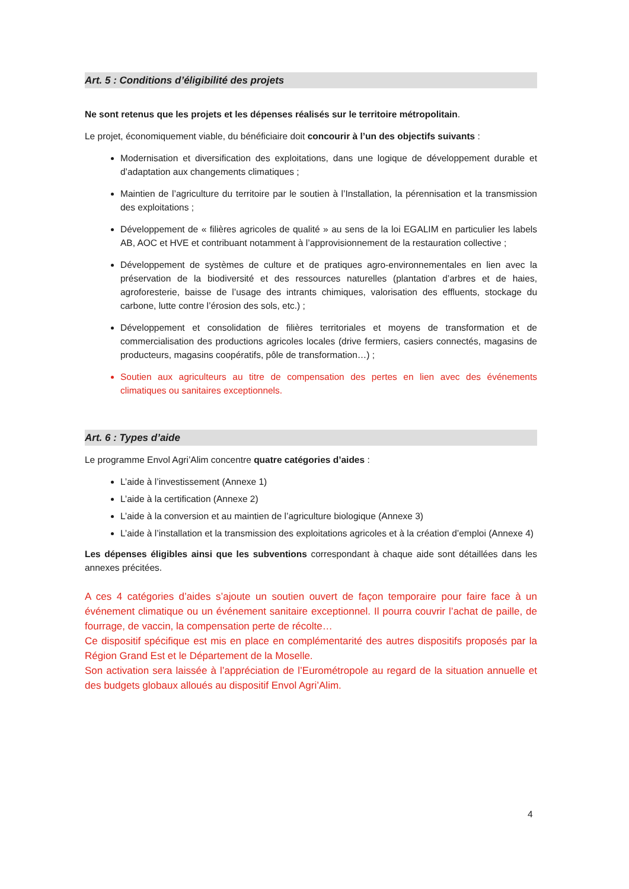Art. 5 : Conditions d’éligibilité des projets
Ne sont retenus que les projets et les dépenses réalisés sur le territoire métropolitain.
Le projet, économiquement viable, du bénéficiaire doit concourir à l’un des objectifs suivants :
Modernisation et diversification des exploitations, dans une logique de développement durable et d’adaptation aux changements climatiques ;
Maintien de l’agriculture du territoire par le soutien à l’Installation, la pérennisation et la transmission des exploitations ;
Développement de « filières agricoles de qualité » au sens de la loi EGALIM en particulier les labels AB, AOC et HVE et contribuant notamment à l’approvisionnement de la restauration collective ;
Développement de systèmes de culture et de pratiques agro-environnementales en lien avec la préservation de la biodiversité et des ressources naturelles (plantation d’arbres et de haies, agroforesterie, baisse de l’usage des intrants chimiques, valorisation des effluents, stockage du carbone, lutte contre l’érosion des sols, etc.) ;
Développement et consolidation de filières territoriales et moyens de transformation et de commercialisation des productions agricoles locales (drive fermiers, casiers connectés, magasins de producteurs, magasins coopératifs, pôle de transformation…) ;
Soutien aux agriculteurs au titre de compensation des pertes en lien avec des événements climatiques ou sanitaires exceptionnels.
Art. 6 : Types d’aide
Le programme Envol Agri’Alim concentre quatre catégories d’aides :
L’aide à l’investissement (Annexe 1)
L’aide à la certification (Annexe 2)
L’aide à la conversion et au maintien de l’agriculture biologique (Annexe 3)
L’aide à l’installation et la transmission des exploitations agricoles et à la création d’emploi (Annexe 4)
Les dépenses éligibles ainsi que les subventions correspondant à chaque aide sont détaillées dans les annexes précitées.
A ces 4 catégories d’aides s’ajoute un soutien ouvert de façon temporaire pour faire face à un événement climatique ou un événement sanitaire exceptionnel. Il pourra couvrir l’achat de paille, de fourrage, de vaccin, la compensation perte de récolte…
Ce dispositif spécifique est mis en place en complémentarité des autres dispositifs proposés par la Région Grand Est et le Département de la Moselle.
Son activation sera laissée à l’appréciation de l’Eurométropole au regard de la situation annuelle et des budgets globaux alloués au dispositif Envol Agri’Alim.
4